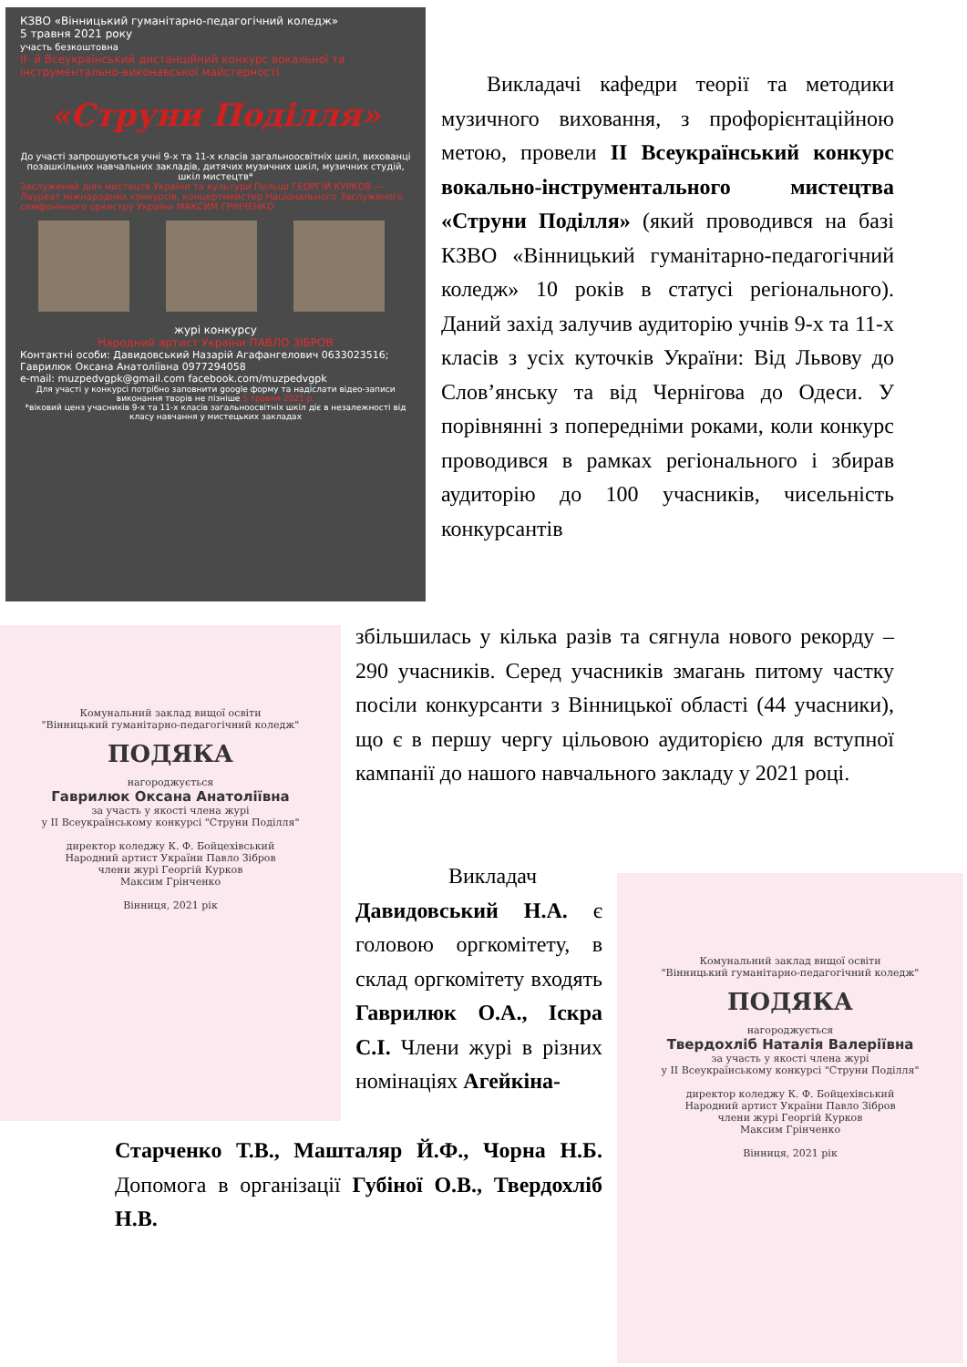КЗВО «Вінницький гуманітарно-педагогічний коледж»
5 травня 2021 року
участь безкоштовна
ІІ- й Всеукраїнський дистанційний конкурс вокальної та інструментально-виконавської майстерності
«Струни Поділля»
До участі запрошуються учні 9-х та 11-х класів загальноосвітніх шкіл, вихованці позашкільних навчальних закладів, дитячих музичних шкіл, музичних студій, шкіл мистецтв*
Заслужений діяч мистецтв України та культури Польщі ГЕОРГІЙ КУРКОВ — Лауреат міжнародних конкурсів, концертмейстер Національного Заслуженого симфонічного оркестру України МАКСИМ ГРІНЧЕНКО
журі конкурсу
Народний артист України ПАВЛО ЗІБРОВ
Контактні особи: Давидовський Назарій Агафангелович 0633023516; Гаврилюк Оксана Анатоліївна 0977294058
e-mail: muzpedvgpk@gmail.com facebook.com/muzpedvgpk
Для участі у конкурсі потрібно заповнити google форму та надіслати відео-записи виконання творів не пізніше 5 травня 2021 р.
*віковий ценз учасників 9-х та 11-х класів загальноосвітніх шкіл діє в незалежності від класу навчання у мистецьких закладах
Викладачі кафедри теорії та методики музичного виховання, з профорієнтаційною метою, провели ІІ Всеукраїнський конкурс вокально-інструментального мистецтва «Струни Поділля» (який проводився на базі КЗВО «Вінницький гуманітарно-педагогічний коледж» 10 років в статусі регіонального). Даний захід залучив аудиторію учнів 9-х та 11-х класів з усіх куточків України: Від Львову до Слов’янську та від Чернігова до Одеси. У порівнянні з попередніми роками, коли конкурс проводився в рамках регіонального і збирав аудиторію до 100 учасників, чисельність конкурсантів
Комунальний заклад вищої освіти
"Вінницький гуманітарно-педагогічний коледж"
ПОДЯКА
нагороджується
Гаврилюк Оксана Анатоліївна
за участь у якості члена журі
у ІІ Всеукраїнському конкурсі "Струни Поділля"
директор коледжу К. Ф. Бойцехівський
Народний артист України Павло Зібров
члени журі Георгій Курков
Максим Грінченко
Вінниця, 2021 рік
збільшилась у кілька разів та сягнула нового рекорду – 290 учасників. Серед учасників змагань питому частку посіли конкурсанти з Вінницької області (44 учасники), що є в першу чергу цільовою аудиторією для вступної кампанії до нашого навчального закладу у 2021 році.
Викладач Давидовський Н.А. є головою оргкомітету, в склад оргкомітету входять Гаврилюк О.А., Іскра С.І. Члени журі в різних номінаціях Агейкіна-
Старченко Т.В., Машталяр Й.Ф., Чорна Н.Б. Допомога в організації Губіної О.В., Твердохліб Н.В.
Комунальний заклад вищої освіти
"Вінницький гуманітарно-педагогічний коледж"
ПОДЯКА
нагороджується
Твердохліб Наталія Валеріївна
за участь у якості члена журі
у ІІ Всеукраїнському конкурсі "Струни Поділля"
директор коледжу К. Ф. Бойцехівський
Народний артист України Павло Зібров
члени журі Георгій Курков
Максим Грінченко
Вінниця, 2021 рік